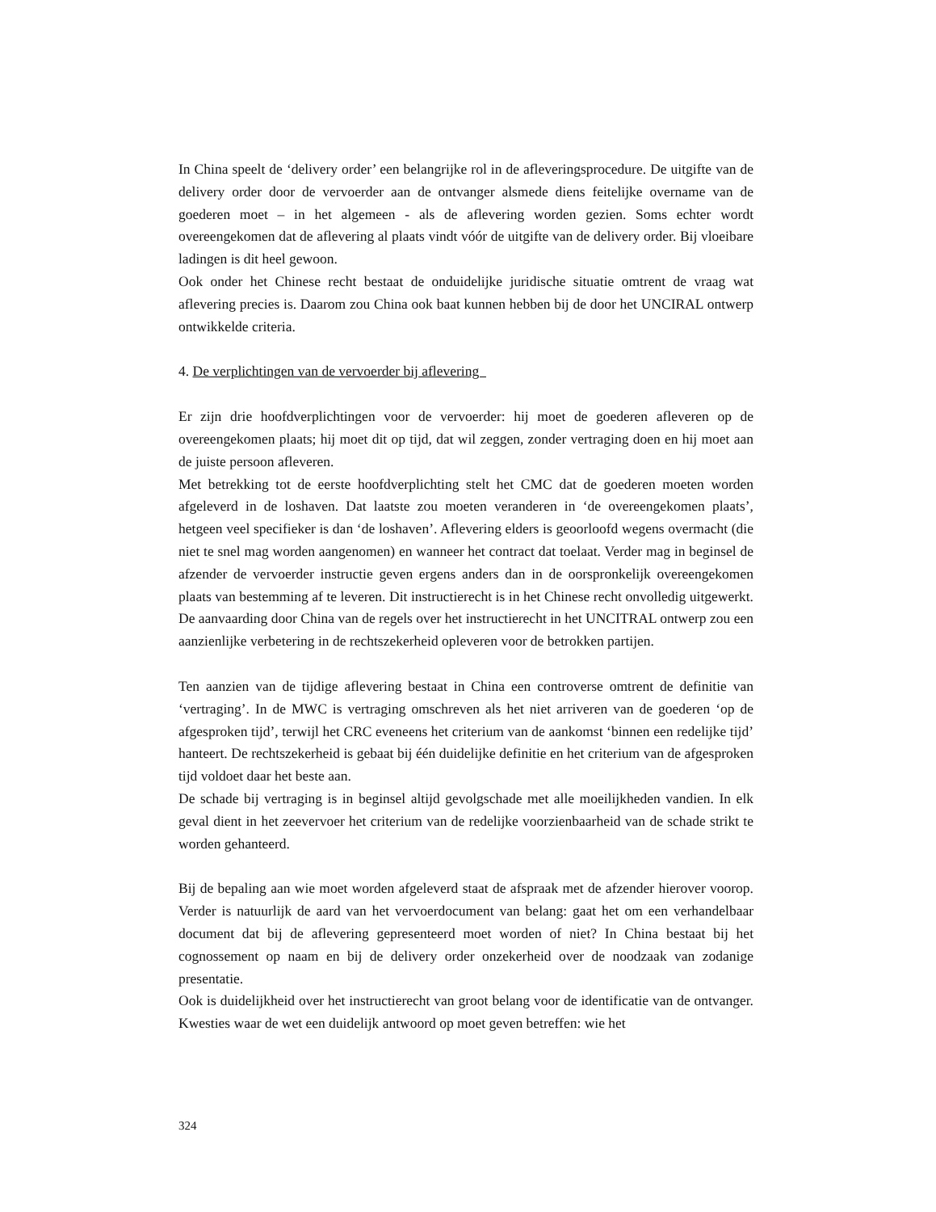In China speelt de ‘delivery order’ een belangrijke rol in de afleveringsprocedure. De uitgifte van de delivery order door de vervoerder aan de ontvanger alsmede diens feitelijke overname van de goederen moet – in het algemeen - als de aflevering worden gezien. Soms echter wordt overeengekomen dat de aflevering al plaats vindt vóór de uitgifte van de delivery order. Bij vloeibare ladingen is dit heel gewoon.
Ook onder het Chinese recht bestaat de onduidelijke juridische situatie omtrent de vraag wat aflevering precies is. Daarom zou China ook baat kunnen hebben bij de door het UNCIRAL ontwerp ontwikkelde criteria.
4. De verplichtingen van de vervoerder bij aflevering
Er zijn drie hoofdverplichtingen voor de vervoerder: hij moet de goederen afleveren op de overeengekomen plaats; hij moet dit op tijd, dat wil zeggen, zonder vertraging doen en hij moet aan de juiste persoon afleveren.
Met betrekking tot de eerste hoofdverplichting stelt het CMC dat de goederen moeten worden afgeleverd in de loshaven. Dat laatste zou moeten veranderen in ‘de overeengekomen plaats’, hetgeen veel specifieker is dan ‘de loshaven’. Aflevering elders is geoorloofd wegens overmacht (die niet te snel mag worden aangenomen) en wanneer het contract dat toelaat. Verder mag in beginsel de afzender de vervoerder instructie geven ergens anders dan in de oorspronkelijk overeengekomen plaats van bestemming af te leveren. Dit instructierecht is in het Chinese recht onvolledig uitgewerkt. De aanvaarding door China van de regels over het instructierecht in het UNCITRAL ontwerp zou een aanzienlijke verbetering in de rechtszekerheid opleveren voor de betrokken partijen.
Ten aanzien van de tijdige aflevering bestaat in China een controverse omtrent de definitie van ‘vertraging’. In de MWC is vertraging omschreven als het niet arriveren van de goederen ‘op de afgesproken tijd’, terwijl het CRC eveneens het criterium van de aankomst ‘binnen een redelijke tijd’ hanteert. De rechtszekerheid is gebaat bij één duidelijke definitie en het criterium van de afgesproken tijd voldoet daar het beste aan.
De schade bij vertraging is in beginsel altijd gevolgschade met alle moeilijkheden vandien. In elk geval dient in het zeevervoer het criterium van de redelijke voorzienbaarheid van de schade strikt te worden gehanteerd.
Bij de bepaling aan wie moet worden afgeleverd staat de afspraak met de afzender hierover voorop. Verder is natuurlijk de aard van het vervoerdocument van belang: gaat het om een verhandelbaar document dat bij de aflevering gepresenteerd moet worden of niet? In China bestaat bij het cognossement op naam en bij de delivery order onzekerheid over de noodzaak van zodanige presentatie.
Ook is duidelijkheid over het instructierecht van groot belang voor de identificatie van de ontvanger. Kwesties waar de wet een duidelijk antwoord op moet geven betreffen: wie het
324